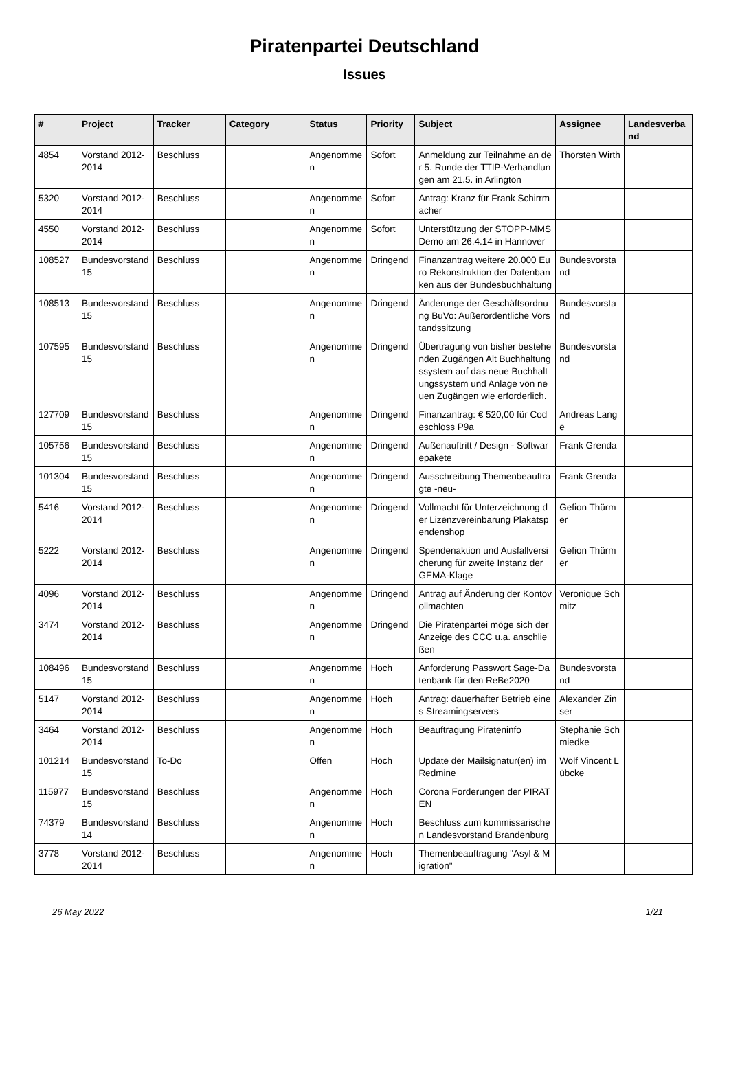Piratenpartei Deutschland
Issues
| # | Project | Tracker | Category | Status | Priority | Subject | Assignee | Landesverband |
| --- | --- | --- | --- | --- | --- | --- | --- | --- |
| 4854 | Vorstand 2012-2014 | Beschluss | | Angenommen | Sofort | Anmeldung zur Teilnahme an der 5. Runde der TTIP-Verhandlungen am 21.5. in Arlington | Thorsten Wirth | |
| 5320 | Vorstand 2012-2014 | Beschluss | | Angenommen | Sofort | Antrag: Kranz für Frank Schirrmacher | | |
| 4550 | Vorstand 2012-2014 | Beschluss | | Angenommen | Sofort | Unterstützung der STOPP-MMS Demo am 26.4.14 in Hannover | | |
| 108527 | Bundesvorstand 15 | Beschluss | | Angenommen | Dringend | Finanzantrag weitere 20.000 Euro Rekonstruktion der Datenbanken aus der Bundesbuchhaltung | Bundesvorstand | |
| 108513 | Bundesvorstand 15 | Beschluss | | Angenommen | Dringend | Änderunge der Geschäftsordnung BuVo: Außerordentliche Vorstandssitzung | Bundesvorstand | |
| 107595 | Bundesvorstand 15 | Beschluss | | Angenommen | Dringend | Übertragung von bisher bestehenden Zugängen Alt Buchhaltungssystem auf das neue Buchhaltungssystem und Anlage von neuen Zugängen wie erforderlich. | Bundesvorstand | |
| 127709 | Bundesvorstand 15 | Beschluss | | Angenommen | Dringend | Finanzantrag: € 520,00 für Codeschloss P9a | Andreas Lange | |
| 105756 | Bundesvorstand 15 | Beschluss | | Angenommen | Dringend | Außenauftritt / Design - Softwarepakete | Frank Grenda | |
| 101304 | Bundesvorstand 15 | Beschluss | | Angenommen | Dringend | Ausschreibung Themenbeauftragte -neu- | Frank Grenda | |
| 5416 | Vorstand 2012-2014 | Beschluss | | Angenommen | Dringend | Vollmacht für Unterzeichnung der Lizenzvereinbarung Plakatspendenshop | Gefion Thürmer | |
| 5222 | Vorstand 2012-2014 | Beschluss | | Angenommen | Dringend | Spendenaktion und Ausfallversicherung für zweite Instanz der GEMA-Klage | Gefion Thürmer | |
| 4096 | Vorstand 2012-2014 | Beschluss | | Angenommen | Dringend | Antrag auf Änderung der Kontovollmachten | Veronique Schmitz | |
| 3474 | Vorstand 2012-2014 | Beschluss | | Angenommen | Dringend | Die Piratenpartei möge sich der Anzeige des CCC u.a. anschließen | | |
| 108496 | Bundesvorstand 15 | Beschluss | | Angenommen | Hoch | Anforderung Passwort Sage-Datenbank für den ReBe2020 | Bundesvorstand | |
| 5147 | Vorstand 2012-2014 | Beschluss | | Angenommen | Hoch | Antrag: dauerhafter Betrieb eines Streamingservers | Alexander Zinser | |
| 3464 | Vorstand 2012-2014 | Beschluss | | Angenommen | Hoch | Beauftragung Pirateninfo | Stephanie Schmiedke | |
| 101214 | Bundesvorstand 15 | To-Do | | Offen | Hoch | Update der Mailsignatur(en) im Redmine | Wolf Vincent Lübcke | |
| 115977 | Bundesvorstand 15 | Beschluss | | Angenommen | Hoch | Corona Forderungen der PIRATEN | | |
| 74379 | Bundesvorstand 14 | Beschluss | | Angenommen | Hoch | Beschluss zum kommissarischen Landesvorstand Brandenburg | | |
| 3778 | Vorstand 2012-2014 | Beschluss | | Angenommen | Hoch | Themenbeauftragung "Asyl & Migration" | | |
26 May 2022 1/21